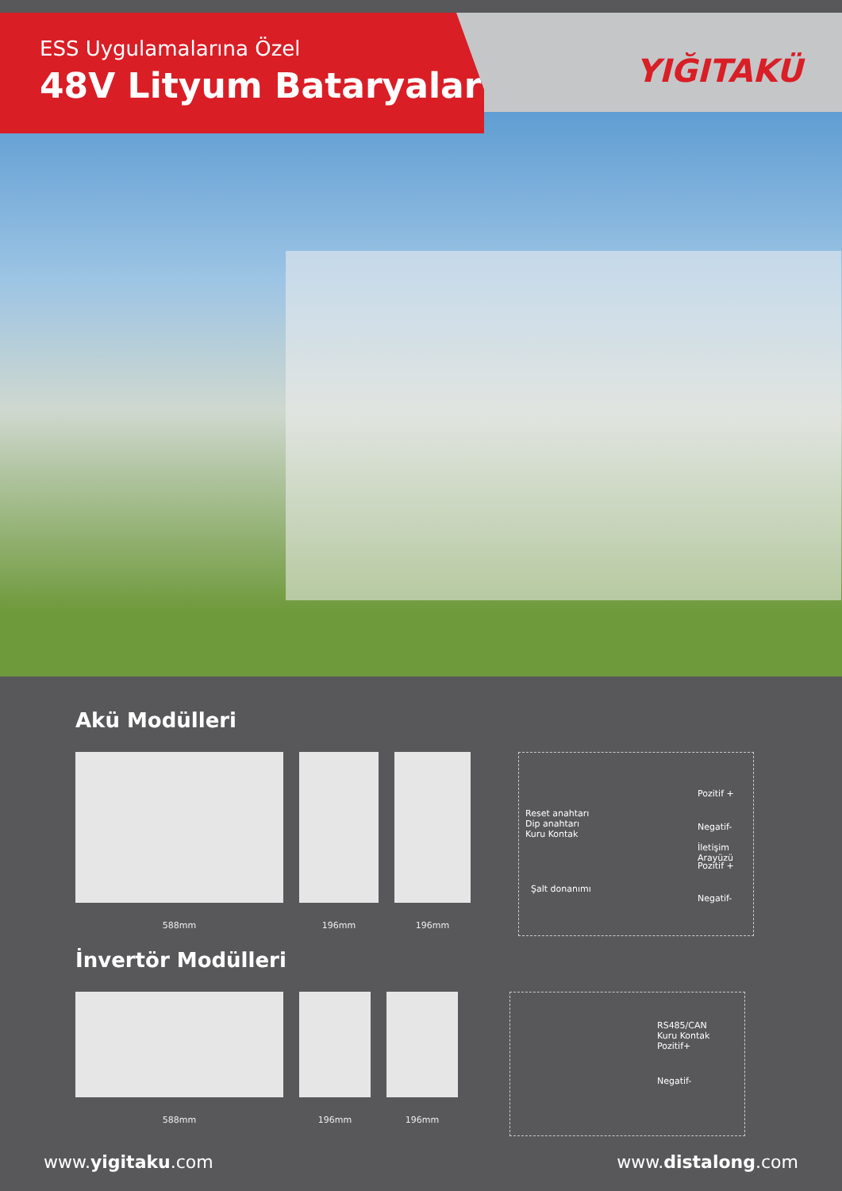ESS Uygulamalarına Özel
48V Lityum Bataryalar
YIĞITAKÜ
Akü Modülleri
588mm 196mm 196mm
Reset anahtarı
Dip anahtarı
Kuru Kontak
Şalt donanımı
Pozitif +
Negatif-
İletişim Arayüzü
Pozitif +
Negatif-
İnvertör Modülleri
588mm 196mm 196mm
RS485/CAN
Kuru Kontak
Pozitif+
Negatif-
www.yigitaku.com www.distalong.com